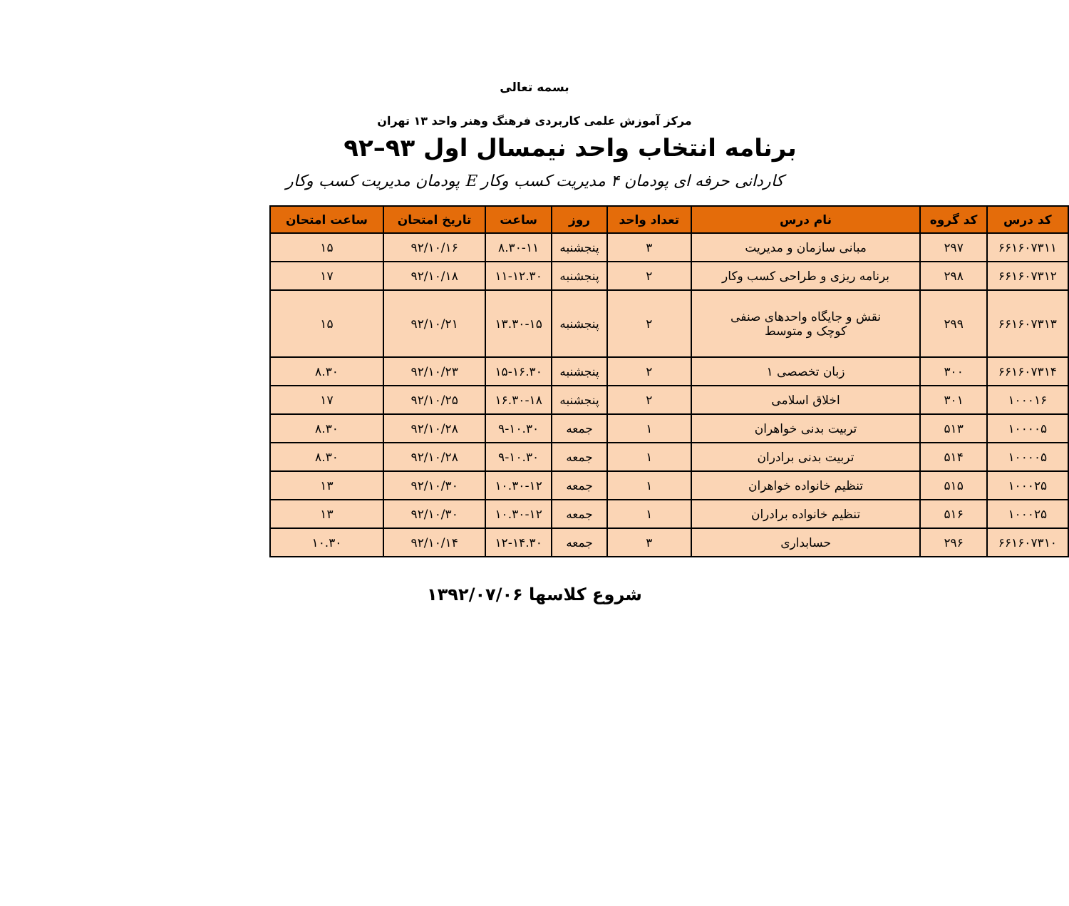بسمه تعالی
مرکز آموزش علمی کاربردی فرهنگ وهنر واحد ۱۳ تهران
برنامه انتخاب واحد نیمسال اول ۹۳–۹۲
کاردانی حرفه ای پودمان ۴ مدیریت کسب وکار E پودمان مدیریت کسب وکار
| کد درس | کد گروه | نام درس | تعداد واحد | روز | ساعت | تاریخ امتحان | ساعت امتحان |
| --- | --- | --- | --- | --- | --- | --- | --- |
| ۶۶۱۶۰۷۳۱۱ | ۲۹۷ | مبانی سازمان و مدیریت | ۳ | پنجشنبه | ۸.۳۰-۱۱ | ۹۲/۱۰/۱۶ | ۱۵ |
| ۶۶۱۶۰۷۳۱۲ | ۲۹۸ | برنامه ریزی و طراحی کسب وکار | ۲ | پنجشنبه | ۱۱-۱۲.۳۰ | ۹۲/۱۰/۱۸ | ۱۷ |
| ۶۶۱۶۰۷۳۱۳ | ۲۹۹ | نقش و جایگاه واحدهای صنفی کوچک و متوسط | ۲ | پنجشنبه | ۱۳.۳۰-۱۵ | ۹۲/۱۰/۲۱ | ۱۵ |
| ۶۶۱۶۰۷۳۱۴ | ۳۰۰ | زبان تخصصی ۱ | ۲ | پنجشنبه | ۱۵-۱۶.۳۰ | ۹۲/۱۰/۲۳ | ۸.۳۰ |
| ۱۰۰۰۱۶ | ۳۰۱ | اخلاق اسلامی | ۲ | پنجشنبه | ۱۶.۳۰-۱۸ | ۹۲/۱۰/۲۵ | ۱۷ |
| ۱۰۰۰۰۵ | ۵۱۳ | تربیت بدنی خواهران | ۱ | جمعه | ۹-۱۰.۳۰ | ۹۲/۱۰/۲۸ | ۸.۳۰ |
| ۱۰۰۰۰۵ | ۵۱۴ | تربیت بدنی برادران | ۱ | جمعه | ۹-۱۰.۳۰ | ۹۲/۱۰/۲۸ | ۸.۳۰ |
| ۱۰۰۰۲۵ | ۵۱۵ | تنظیم خانواده خواهران | ۱ | جمعه | ۱۰.۳۰-۱۲ | ۹۲/۱۰/۳۰ | ۱۳ |
| ۱۰۰۰۲۵ | ۵۱۶ | تنظیم خانواده برادران | ۱ | جمعه | ۱۰.۳۰-۱۲ | ۹۲/۱۰/۳۰ | ۱۳ |
| ۶۶۱۶۰۷۳۱۰ | ۲۹۶ | حسابداری | ۳ | جمعه | ۱۲-۱۴.۳۰ | ۹۲/۱۰/۱۴ | ۱۰.۳۰ |
شروع کلاسها ۱۳۹۲/۰۷/۰۶